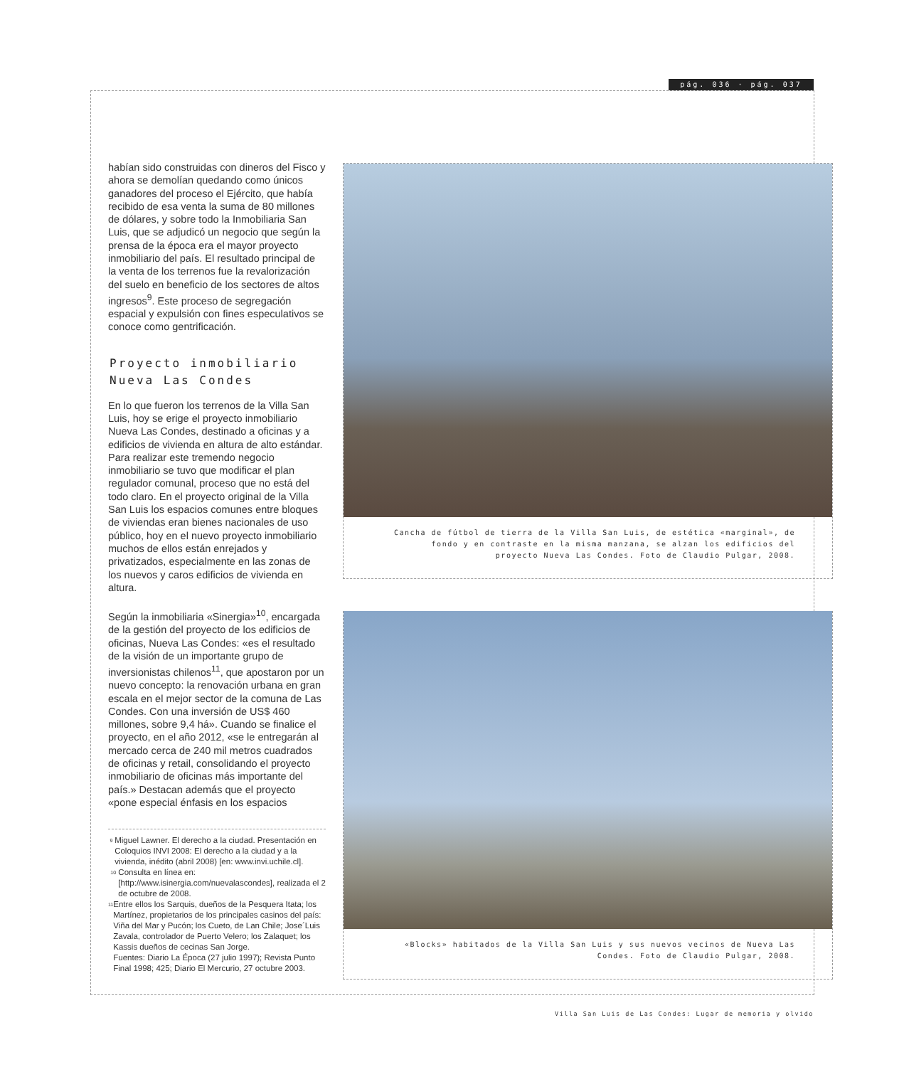pág. 036 · pág. 037
habían sido construidas con dineros del Fisco y ahora se demolían quedando como únicos ganadores del proceso el Ejército, que había recibido de esa venta la suma de 80 millones de dólares, y sobre todo la Inmobiliaria San Luis, que se adjudicó un negocio que según la prensa de la época era el mayor proyecto inmobiliario del país. El resultado principal de la venta de los terrenos fue la revalorización del suelo en beneficio de los sectores de altos ingresos<sup>9</sup>. Este proceso de segregación espacial y expulsión con fines especulativos se conoce como gentrificación.
Proyecto inmobiliario
Nueva Las Condes
En lo que fueron los terrenos de la Villa San Luis, hoy se erige el proyecto inmobiliario Nueva Las Condes, destinado a oficinas y a edificios de vivienda en altura de alto estándar. Para realizar este tremendo negocio inmobiliario se tuvo que modificar el plan regulador comunal, proceso que no está del todo claro. En el proyecto original de la Villa San Luis los espacios comunes entre bloques de viviendas eran bienes nacionales de uso público, hoy en el nuevo proyecto inmobiliario muchos de ellos están enrejados y privatizados, especialmente en las zonas de los nuevos y caros edificios de vivienda en altura.
Según la inmobiliaria «Sinergia»<sup>10</sup>, encargada de la gestión del proyecto de los edificios de oficinas, Nueva Las Condes: «es el resultado de la visión de un importante grupo de inversionistas chilenos<sup>11</sup>, que apostaron por un nuevo concepto: la renovación urbana en gran escala en el mejor sector de la comuna de Las Condes. Con una inversión de US$ 460 millones, sobre 9,4 há». Cuando se finalice el proyecto, en el año 2012, «se le entregarán al mercado cerca de 240 mil metros cuadrados de oficinas y retail, consolidando el proyecto inmobiliario de oficinas más importante del país.» Destacan además que el proyecto «pone especial énfasis en los espacios
<sup>9</sup> Miguel Lawner. El derecho a la ciudad. Presentación en Coloquios INVI 2008: El derecho a la ciudad y a la vivienda, inédito (abril 2008) [en: www.invi.uchile.cl].
<sup>10</sup> Consulta en línea en: [http://www.isinergia.com/nuevalascondes], realizada el 2 de octubre de 2008.
<sup>11</sup> Entre ellos los Sarquis, dueños de la Pesquera Itata; los Martínez, propietarios de los principales casinos del país: Viña del Mar y Pucón; los Cueto, de Lan Chile; Jose´Luis Zavala, controlador de Puerto Velero; los Zalaquet; los Kassis dueños de cecinas San Jorge.
Fuentes: Diario La Época (27 julio 1997); Revista Punto Final 1998; 425; Diario El Mercurio, 27 octubre 2003.
Cancha de fútbol de tierra de la Villa San Luis, de estética «marginal», de fondo y en contraste en la misma manzana, se alzan los edificios del proyecto Nueva Las Condes. Foto de Claudio Pulgar, 2008.
«Blocks» habitados de la Villa San Luis y sus nuevos vecinos de Nueva Las Condes. Foto de Claudio Pulgar, 2008.
Villa San Luis de Las Condes: Lugar de memoria y olvido